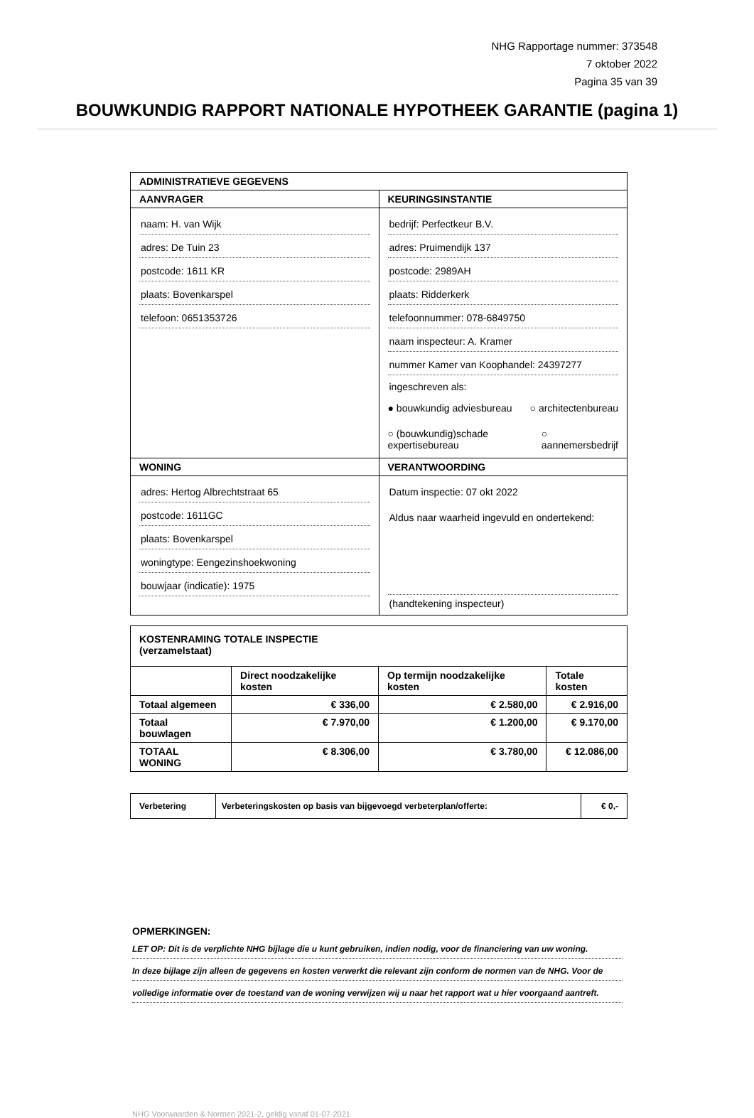NHG Rapportage nummer: 373548
7 oktober 2022
Pagina 35 van 39
BOUWKUNDIG RAPPORT NATIONALE HYPOTHEEK GARANTIE (pagina 1)
| ADMINISTRATIEVE GEGEVENS | |
| --- | --- |
| AANVRAGER | KEURINGSINSTANTIE |
| naam: H. van Wijk adres: De Tuin 23 postcode: 1611 KR plaats: Bovenkarspel telefoon: 0651353726 | bedrijf: Perfectkeur B.V. adres: Pruimendijk 137 postcode: 2989AH plaats: Ridderkerk telefoonnummer: 078-6849750 naam inspecteur: A. Kramer nummer Kamer van Koophandel: 24397277 ingeschreven als: ● bouwkundig adviesbureau ○ architectenbureau ○ (bouwkundig)schade expertisebureau ○ aannemersbedrijf |
| WONING | VERANTWOORDING |
| adres: Hertog Albrechtstraat 65 postcode: 1611GC plaats: Bovenkarspel woningtype: Eengezinshoekwoning bouwjaar (indicatie): 1975 | Datum inspectie: 07 okt 2022 Aldus naar waarheid ingevuld en ondertekend: (handtekening inspecteur) |
| KOSTENRAMING TOTALE INSPECTIE (verzamelstaat) | | | |
| --- | --- | --- | --- |
| | Direct noodzakelijke kosten | Op termijn noodzakelijke kosten | Totale kosten |
| Totaal algemeen | € 336,00 | € 2.580,00 | € 2.916,00 |
| Totaal bouwlagen | € 7.970,00 | € 1.200,00 | € 9.170,00 |
| TOTAAL WONING | € 8.306,00 | € 3.780,00 | € 12.086,00 |
| Verbetering | Verbeteringskosten op basis van bijgevoegd verbeterplan/offerte: | € 0,- |
OPMERKINGEN:
LET OP: Dit is de verplichte NHG bijlage die u kunt gebruiken, indien nodig, voor de financiering van uw woning.
In deze bijlage zijn alleen de gegevens en kosten verwerkt die relevant zijn conform de normen van de NHG. Voor de
volledige informatie over de toestand van de woning verwijzen wij u naar het rapport wat u hier voorgaand aantreft.
NHG Voorwaarden & Normen 2021-2, geldig vanaf 01-07-2021